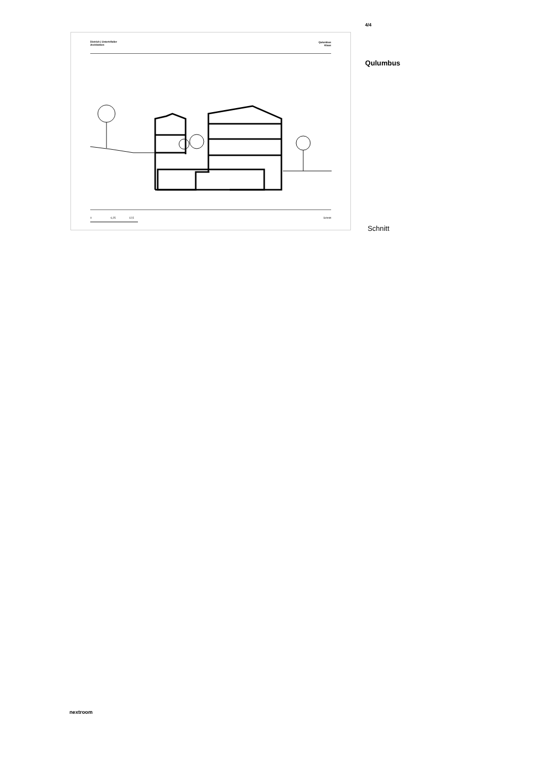Dietrich | Untertrifaller
Architekten
Qulumbus
Klaus
0 6,25 12,5
Schnitt
4/4
Qulumbus
Schnitt
nextroom